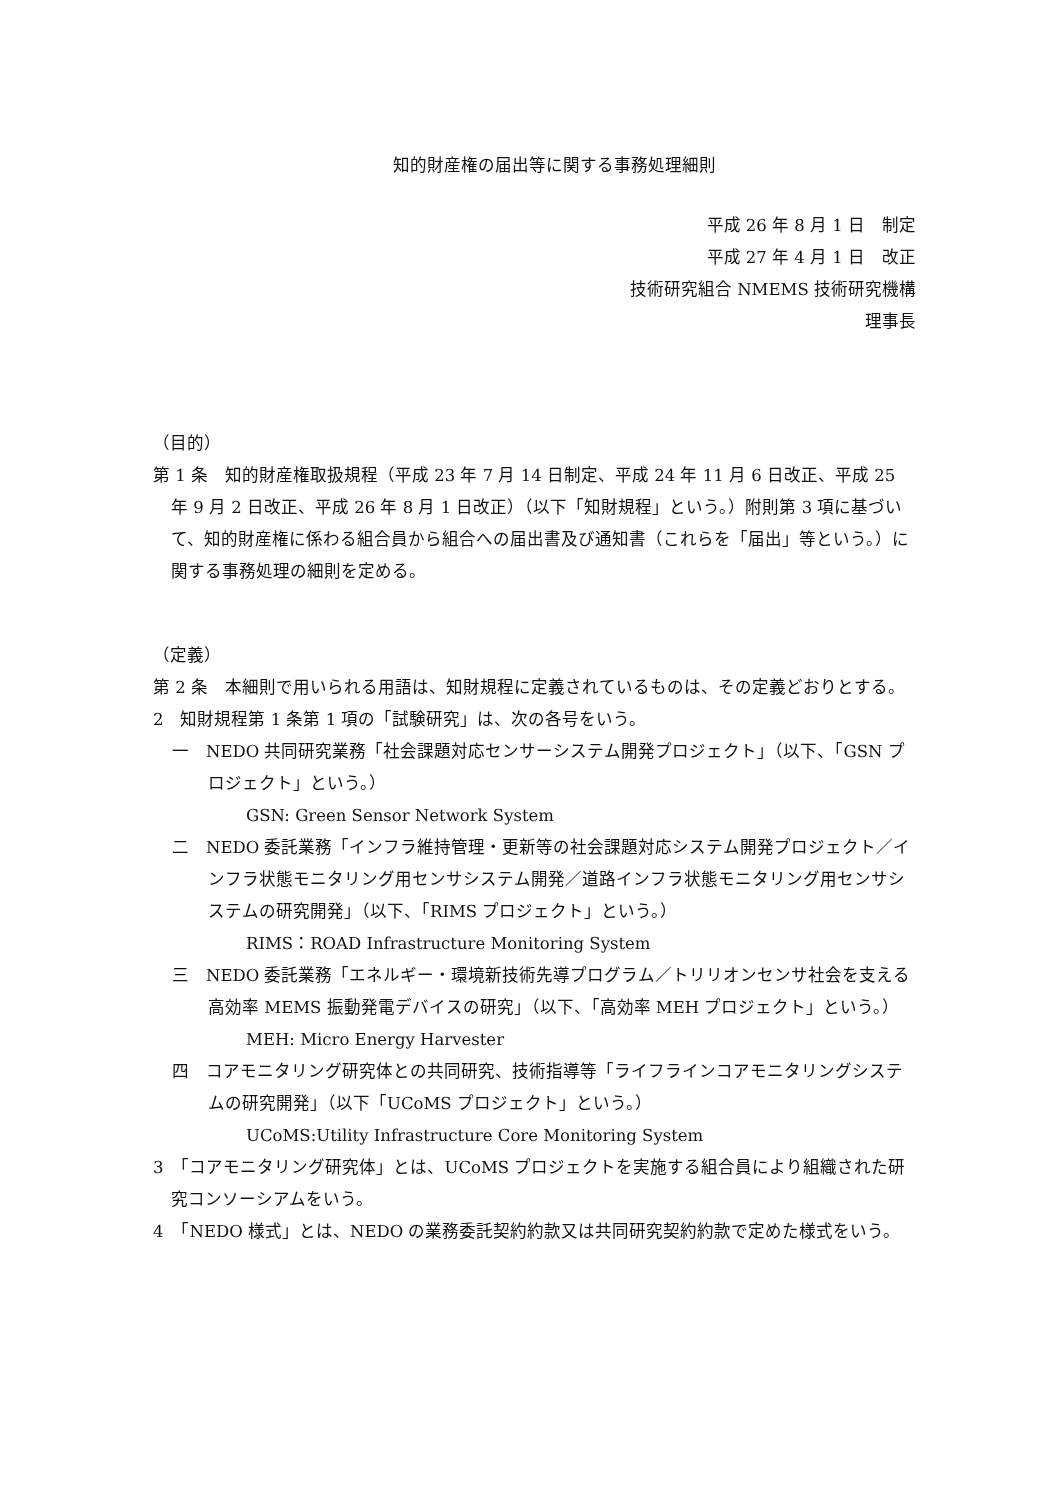知的財産権の届出等に関する事務処理細則
平成 26 年 8 月 1 日　制定
平成 27 年 4 月 1 日　改正
技術研究組合 NMEMS 技術研究機構
理事長
（目的）
第 1 条　知的財産権取扱規程（平成 23 年 7 月 14 日制定、平成 24 年 11 月 6 日改正、平成 25 年 9 月 2 日改正、平成 26 年 8 月 1 日改正）（以下「知財規程」という。）附則第 3 項に基づいて、知的財産権に係わる組合員から組合への届出書及び通知書（これらを「届出」等という。）に関する事務処理の細則を定める。
（定義）
第 2 条　本細則で用いられる用語は、知財規程に定義されているものは、その定義どおりとする。
2　知財規程第 1 条第 1 項の「試験研究」は、次の各号をいう。
一　NEDO 共同研究業務「社会課題対応センサーシステム開発プロジェクト」（以下、「GSN プロジェクト」という。）
GSN: Green Sensor Network System
二　NEDO 委託業務「インフラ維持管理・更新等の社会課題対応システム開発プロジェクト／インフラ状態モニタリング用センサシステム開発／道路インフラ状態モニタリング用センサシステムの研究開発」（以下、「RIMS プロジェクト」という。）
RIMS：ROAD Infrastructure Monitoring System
三　NEDO 委託業務「エネルギー・環境新技術先導プログラム／トリリオンセンサ社会を支える高効率 MEMS 振動発電デバイスの研究」（以下、「高効率 MEH プロジェクト」という。）
MEH: Micro Energy Harvester
四　コアモニタリング研究体との共同研究、技術指導等「ライフラインコアモニタリングシステムの研究開発」（以下「UCoMS プロジェクト」という。）
UCoMS:Utility Infrastructure Core Monitoring System
3　「コアモニタリング研究体」とは、UCoMS プロジェクトを実施する組合員により組織された研究コンソーシアムをいう。
4　「NEDO 様式」とは、NEDO の業務委託契約約款又は共同研究契約約款で定めた様式をいう。